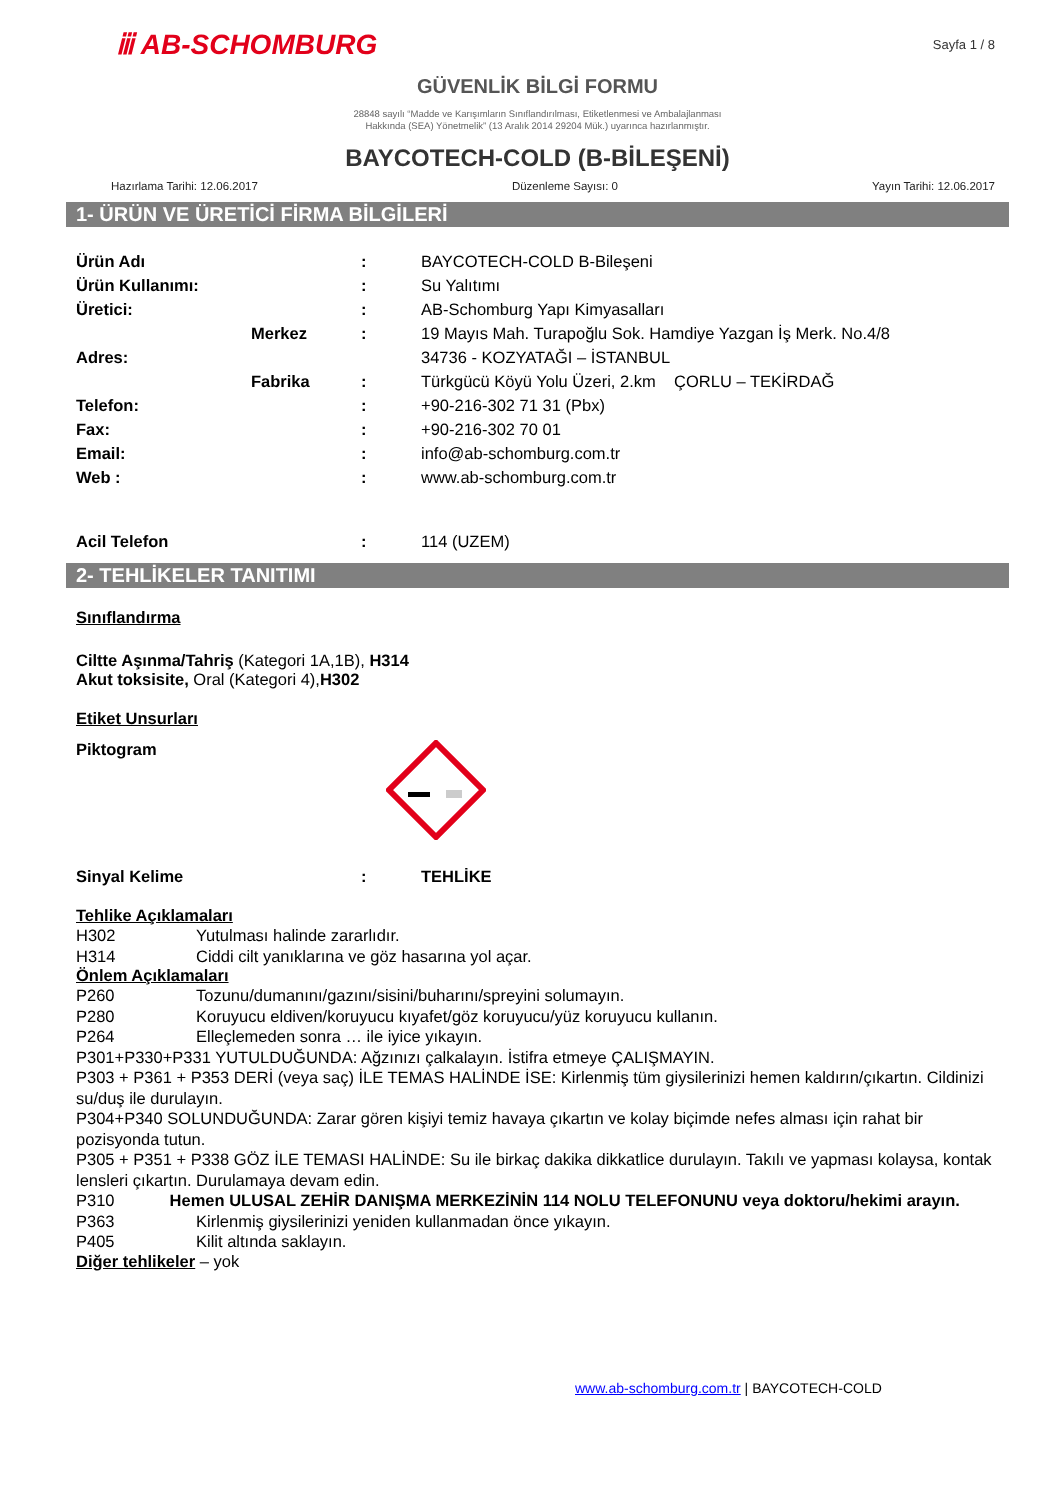ⅲ AB-SCHOMBURG
Sayfa 1 / 8
GÜVENLİK BİLGİ FORMU
28848 sayılı “Madde ve Karışımların Sınıflandırılması, Etiketlenmesi ve Ambalajlanması
Hakkında (SEA) Yönetmelik” (13 Aralık 2014 29204 Mük.) uyarınca hazırlanmıştır.
BAYCOTECH-COLD (B-BİLEŞENİ)
Hazırlama Tarihi: 12.06.2017 Düzenleme Sayısı: 0 Yayın Tarihi: 12.06.2017
1- ÜRÜN VE ÜRETİCİ FİRMA BİLGİLERİ
Ürün Adı : BAYCOTECH-COLD B-Bileşeni
Ürün Kullanımı: : Su Yalıtımı
Üretici: : AB-Schomburg Yapı Kimyasalları
Merkez: 19 Mayıs Mah. Turapoğlu Sok. Hamdiye Yazgan İş Merk. No.4/8
Adres: 34736 - KOZYATAĞI – İSTANBUL
Fabrika: Türkgücü Köyü Yolu Üzeri, 2.km ÇORLU – TEKİRDAĞ
Telefon: : +90-216-302 71 31 (Pbx)
Fax: : +90-216-302 70 01
Email: : info@ab-schomburg.com.tr
Web : : www.ab-schomburg.com.tr
Acil Telefon : 114 (UZEM)
2- TEHLİKELER TANITIMI
Sınıflandırma
Ciltte Aşınma/Tahriş (Kategori 1A,1B), H314
Akut toksisite, Oral (Kategori 4),H302
Etiket Unsurları
Piktogram
Sinyal Kelime : TEHLİKE
Tehlike Açıklamaları
H302 Yutulması halinde zararlıdır.
H314 Ciddi cilt yanıklarına ve göz hasarına yol açar.
Önlem Açıklamaları
P260 Tozunu/dumanını/gazını/sisini/buharını/spreyini solumayın.
P280 Koruyucu eldiven/koruyucu kıyafet/göz koruyucu/yüz koruyucu kullanın.
P264 Elleçlemeden sonra … ile iyice yıkayın.
P301+P330+P331 YUTULDUĞUNDA: Ağzınızı çalkalayın. İstifra etmeye ÇALIŞMAYIN.
P303 + P361 + P353 DERİ (veya saç) İLE TEMAS HALİNDE İSE: Kirlenmiş tüm giysilerinizi hemen kaldırın/çıkartın. Cildinizi su/duş ile durulayın.
P304+P340 SOLUNDUĞUNDA: Zarar gören kişiyi temiz havaya çıkartın ve kolay biçimde nefes alması için rahat bir pozisyonda tutun.
P305 + P351 + P338 GÖZ İLE TEMASI HALİNDE: Su ile birkaç dakika dikkatlice durulayın. Takılı ve yapması kolaysa, kontak lensleri çıkartın. Durulamaya devam edin.
P310 Hemen ULUSAL ZEHİR DANIŞMA MERKEZİNİN 114 NOLU TELEFONUNU veya doktoru/hekimi arayın.
P363 Kirlenmiş giysilerinizi yeniden kullanmadan önce yıkayın.
P405 Kilit altında saklayın.
Diğer tehlikeler – yok
www.ab-schomburg.com.tr | BAYCOTECH-COLD